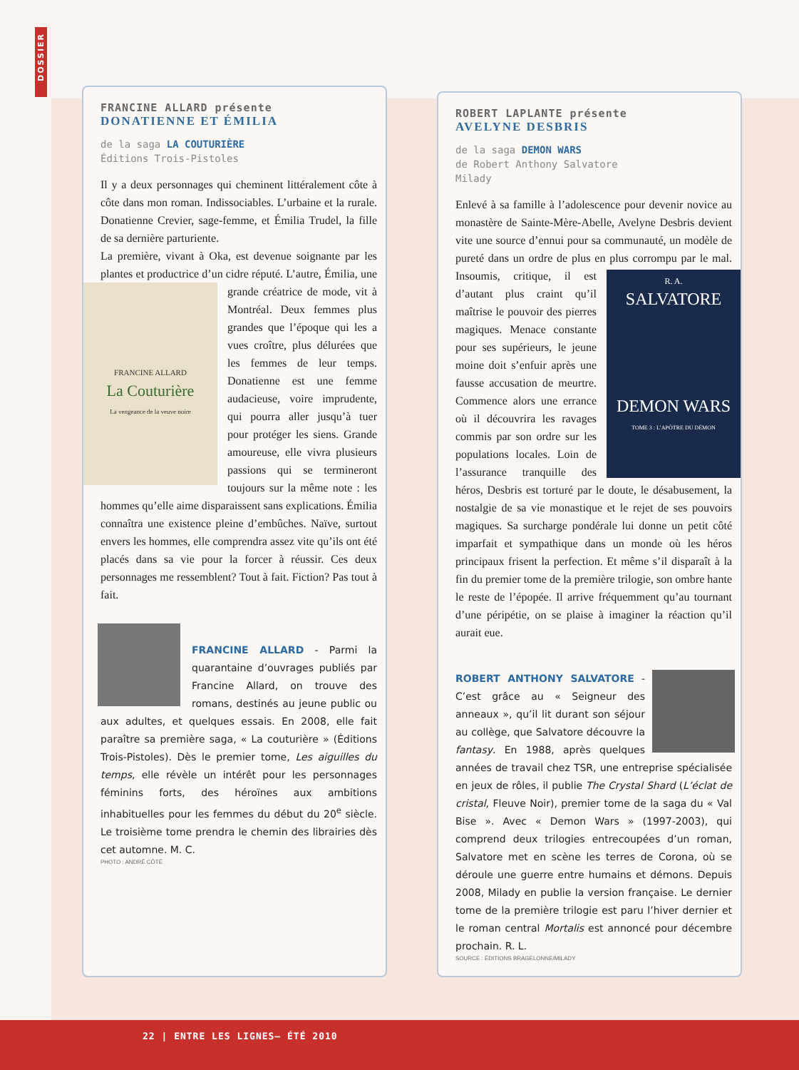DOSSIER
FRANCINE ALLARD présente
DONATIENNE ET ÉMILIA
de la saga LA COUTURIÈRE
Éditions Trois-Pistoles
Il y a deux personnages qui cheminent littéralement côte à côte dans mon roman. Indissociables. L’urbaine et la rurale. Donatienne Crevier, sage-femme, et Émilia Trudel, la fille de sa dernière parturiente.
La première, vivant à Oka, est devenue soignante par les plantes et productrice d’un cidre réputé. L’autre,
FRANCINE ALLARD
La Couturière
La vengeance de la veuve noire
Émilia, une grande créatrice de mode, vit à Montréal. Deux femmes plus grandes que l’époque qui les a vues croître, plus délurées que les femmes de leur temps. Donatienne est une femme audacieuse, voire imprudente, qui pourra aller jusqu’à tuer pour protéger les siens. Grande amoureuse, elle vivra plusieurs passions qui se termineront toujours sur la même note : les hommes qu’elle aime disparaissent sans explications. Émilia connaîtra une existence pleine d’embûches. Naïve, surtout envers les hommes, elle comprendra assez vite qu’ils ont été placés dans sa vie pour la forcer à réussir. Ces deux personnages me ressemblent? Tout à fait. Fiction? Pas tout à fait.
FRANCINE ALLARD - Parmi la quarantaine d’ouvrages publiés par Francine Allard, on trouve des romans, destinés au jeune public ou aux adultes, et quelques essais. En 2008, elle fait paraître sa première saga, « La couturière » (Éditions Trois-Pistoles). Dès le premier tome, Les aiguilles du temps, elle révèle un intérêt pour les personnages féminins forts, des héroïnes aux ambitions inhabituelles pour les femmes du début du 20<sup>e</sup> siècle. Le troisième tome prendra le chemin des librairies dès cet automne. M. C.
PHOTO : ANDRÉ CÔTÉ
ROBERT LAPLANTE présente
AVELYNE DESBRIS
de la saga DEMON WARS
de Robert Anthony Salvatore
Milady
Enlevé à sa famille à l’adolescence pour devenir novice au monastère de Sainte-Mère-Abelle, Avelyne Desbris devient vite une source d’ennui pour sa communauté, un modèle de pureté dans un ordre de plus en plus corrompu par le mal. Insoumis, critique, il est
R. A.
SALVATORE
DEMON WARS
TOME 3 : L’APÔTRE DU DÉMON
d’autant plus craint qu’il maîtrise le pouvoir des pierres magiques. Menace constante pour ses supérieurs, le jeune moine doit s’enfuir après une fausse accusation de meurtre. Commence alors une errance où il découvrira les ravages commis par son ordre sur les populations locales. Loin de l’assurance tranquille des héros, Desbris est torturé par le doute, le désabusement, la nostalgie de sa vie monastique et le rejet de ses pouvoirs magiques. Sa surcharge pondérale lui donne un petit côté imparfait et sympathique dans un monde où les héros principaux frisent la perfection. Et même s’il disparaît à la fin du premier tome de la première trilogie, son ombre hante le reste de l’épopée. Il arrive fréquemment qu’au tournant d’une péripétie, on se plaise à imaginer la réaction qu’il aurait eue.
ROBERT ANTHONY SALVATORE - C’est grâce au « Seigneur des anneaux », qu’il lit durant son séjour au collège, que Salvatore découvre la fantasy. En 1988, après quelques années de travail chez TSR, une entreprise spécialisée en jeux de rôles, il publie The Crystal Shard (L’éclat de cristal, Fleuve Noir), premier tome de la saga du « Val Bise ». Avec « Demon Wars » (1997-2003), qui comprend deux trilogies entrecoupées d’un roman, Salvatore met en scène les terres de Corona, où se déroule une guerre entre humains et démons. Depuis 2008, Milady en publie la version française. Le dernier tome de la première trilogie est paru l’hiver dernier et le roman central Mortalis est annoncé pour décembre prochain. R. L.
SOURCE : ÉDITIONS BRAGELONNE/MILADY
22 | ENTRE LES LIGNES— ÉTÉ 2010